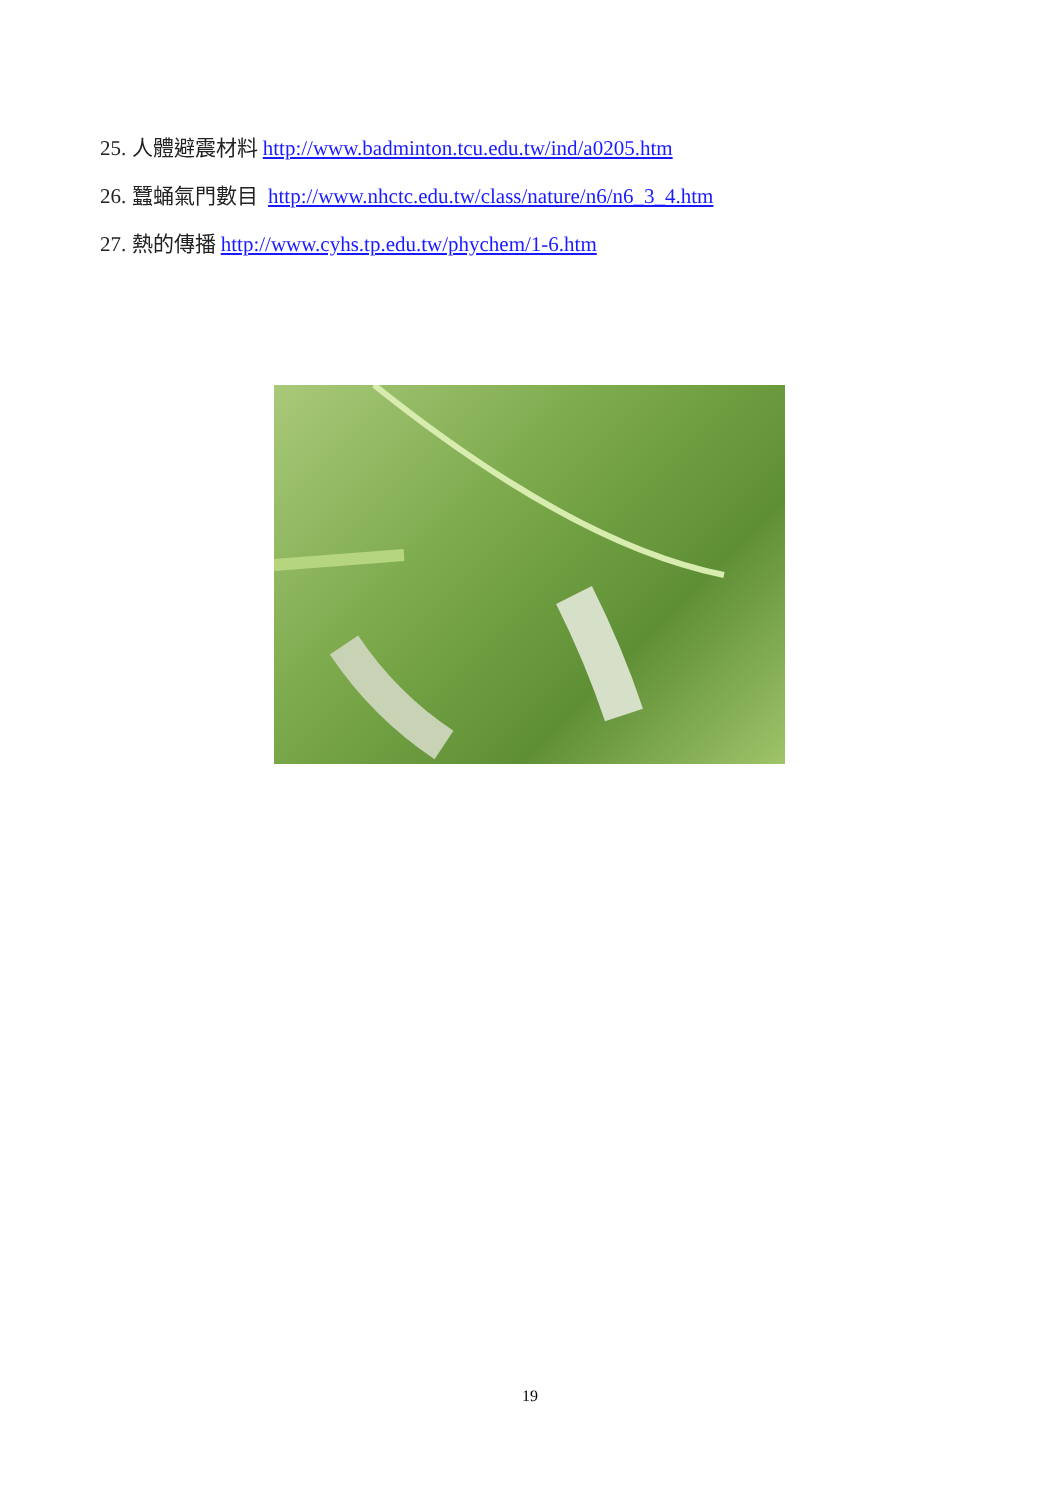25. 人體避震材料 http://www.badminton.tcu.edu.tw/ind/a0205.htm
26. 蠶蛹氣門數目 http://www.nhctc.edu.tw/class/nature/n6/n6_3_4.htm
27. 熱的傳播 http://www.cyhs.tp.edu.tw/phychem/1-6.htm
19